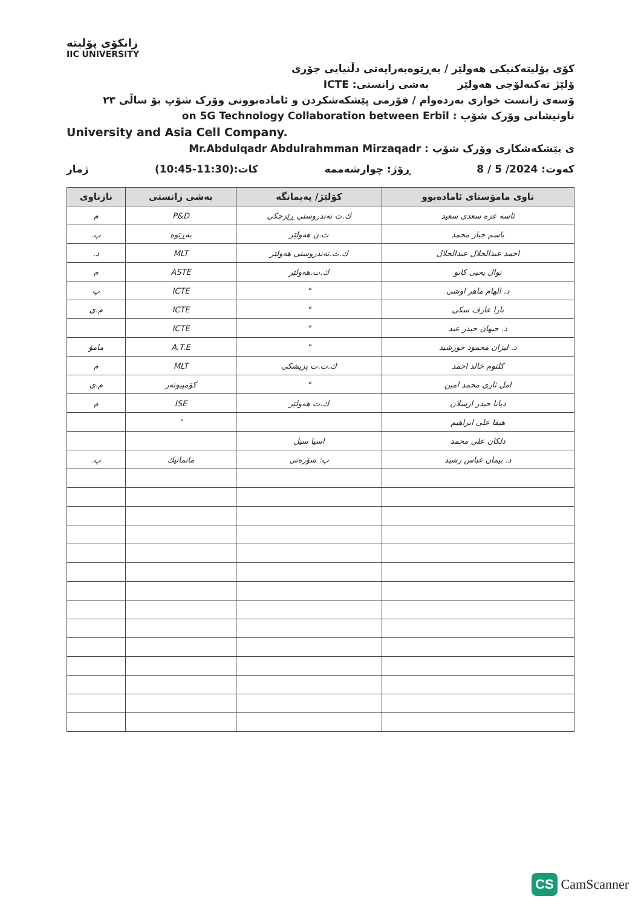زانکۆی پۆلیتە
IIC UNIVERSITY
کۆی پۆلیتەکنیکی هەولێر / بەڕێوەبەرایەتی دڵنیایی جۆری
ۆلێژ تەکنەلۆجی هەولێر بەشی زانستی: ICTE
ۆسەی زانست خوازی بەردەوام / فۆرمی پێشکەشکردن و ئامادەبوونی وۆرک شۆپ بۆ ساڵی ٢٣
ناونیشانی وۆرک شۆپ : on 5G Technology Collaboration between Erbil
University and Asia Cell Company.
ی پێشکەشکاری وۆرک شۆپ : Mr.Abdulqadr Abdulrahmman Mirzaqadr
کەوت: 2024/ 5 / 8 ڕۆژ: چوارشەممە کات:(11:30-10:45) ژمار
| ناوی مامۆستای ئامادەبوو | کۆلێژ/ پەیمانگە | بەشی زانستی | نازناوی |
| --- | --- | --- | --- |
| ئاسە عزە سعدی سعید | ك.ت تەندروستی ڕێزچکی | P&D | م |
| باسم جبار محمد | ت.ن هەولێر | بەڕێوە | پ. |
| احمد عبدالجلال عبدالجلال | ك.ت.تەندروستی هەولێر | MLT | د. |
| نوال یحیی کانو | ك.ت.هەولێر | ASTE | م |
| د. الهام ماهر اوشی | " | ICTE | پ |
| نارا عارف سکی | " | ICTE | م.ی |
| د. جیهان حیدر عبد | " | ICTE | |
| د. لیزان محمود خورشید | " | A.T.E | مامۆ |
| کلثوم خالد احمد | ك.ت.ت پزیشکی | MLT | م |
| امل ئاری محمد امین | " | کۆمپیوتەر | م.ی |
| دیانا حیدر ارسلان | ك.ت هەولێر | ISE | م |
| هیفا علی ابراهیم | | " | |
| دلکان علی محمد | اسیا سیل | | |
| د. پیمان عباس رشید | پ: شۆرەتی | ماتماتیك | پ. |
CS CamScanner